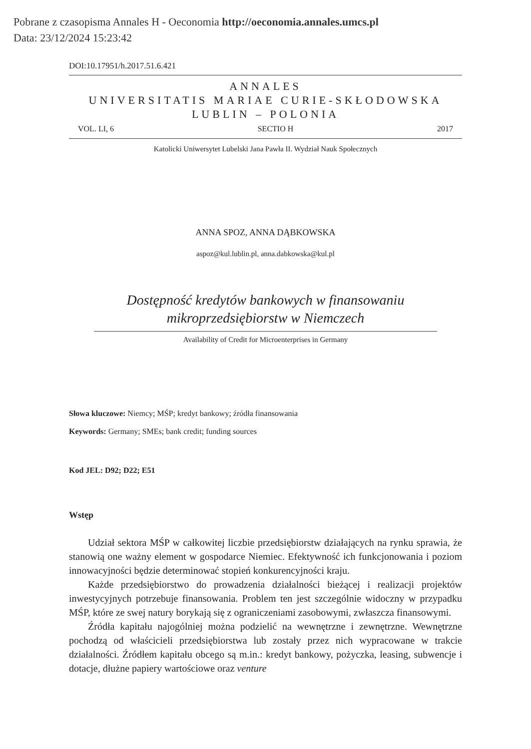Pobrane z czasopisma Annales H - Oeconomia http://oeconomia.annales.umcs.pl
Data: 23/12/2024 15:23:42
DOI:10.17951/h.2017.51.6.421
ANNALES
UNIVERSITATIS MARIAE CURIE-SKŁODOWSKA
LUBLIN – POLONIA
VOL. LI, 6 SECTIO H 2017
Katolicki Uniwersytet Lubelski Jana Pawła II. Wydział Nauk Społecznych
ANNA SPOZ, ANNA DĄBKOWSKA
aspoz@kul.lublin.pl, anna.dabkowska@kul.pl
Dostępność kredytów bankowych w finansowaniu
mikroprzedsiębiorstw w Niemczech
Availability of Credit for Microenterprises in Germany
Słowa kluczowe: Niemcy; MŚP; kredyt bankowy; źródła finansowania
Keywords: Germany; SMEs; bank credit; funding sources
Kod JEL: D92; D22; E51
Wstęp
Udział sektora MŚP w całkowitej liczbie przedsiębiorstw działających na rynku sprawia, że stanowią one ważny element w gospodarce Niemiec. Efektywność ich funkcjonowania i poziom innowacyjności będzie determinować stopień konkurencyjności kraju.
Każde przedsiębiorstwo do prowadzenia działalności bieżącej i realizacji projektów inwestycyjnych potrzebuje finansowania. Problem ten jest szczególnie widoczny w przypadku MŚP, które ze swej natury borykają się z ograniczeniami zasobowymi, zwłaszcza finansowymi.
Źródła kapitału najogólniej można podzielić na wewnętrzne i zewnętrzne. Wewnętrzne pochodzą od właścicieli przedsiębiorstwa lub zostały przez nich wypracowane w trakcie działalności. Źródłem kapitału obcego są m.in.: kredyt bankowy, pożyczka, leasing, subwencje i dotacje, dłużne papiery wartościowe oraz venture